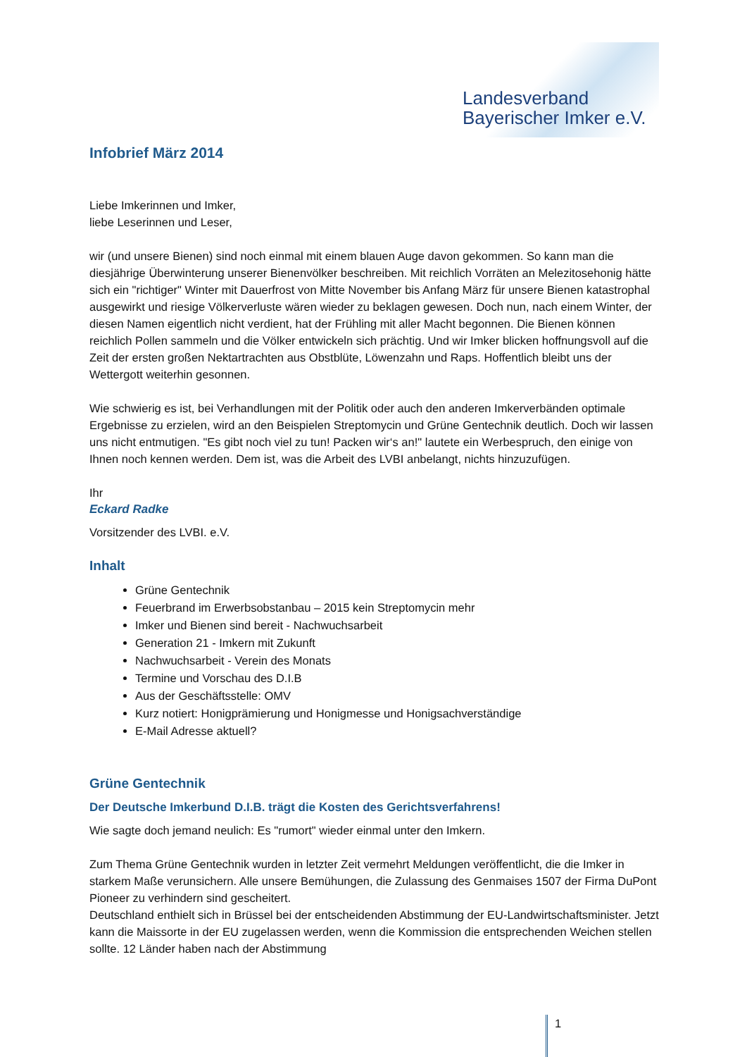Landesverband
Bayerischer Imker e.V.
Infobrief März 2014
Liebe Imkerinnen und Imker,
liebe Leserinnen und Leser,
wir (und unsere Bienen) sind noch einmal mit einem blauen Auge davon gekommen. So kann man die diesjährige Überwinterung unserer Bienenvölker beschreiben. Mit reichlich Vorräten an Melezitosehonig hätte sich ein "richtiger" Winter mit Dauerfrost von Mitte November bis Anfang März für unsere Bienen katastrophal ausgewirkt und riesige Völkerverluste wären wieder zu beklagen gewesen. Doch nun, nach einem Winter, der diesen Namen eigentlich nicht verdient, hat der Frühling mit aller Macht begonnen. Die Bienen können reichlich Pollen sammeln und die Völker entwickeln sich prächtig. Und wir Imker blicken hoffnungsvoll auf die Zeit der ersten großen Nektartrachten aus Obstblüte, Löwenzahn und Raps. Hoffentlich bleibt uns der Wettergott weiterhin gesonnen.
Wie schwierig es ist, bei Verhandlungen mit der Politik oder auch den anderen Imkerverbänden optimale Ergebnisse zu erzielen, wird an den Beispielen Streptomycin und Grüne Gentechnik deutlich. Doch wir lassen uns nicht entmutigen. "Es gibt noch viel zu tun! Packen wir‘s an!" lautete ein Werbespruch, den einige von Ihnen noch kennen werden. Dem ist, was die Arbeit des LVBI anbelangt, nichts hinzuzufügen.
Ihr
Eckard Radke
Vorsitzender des LVBI. e.V.
Inhalt
Grüne Gentechnik
Feuerbrand im Erwerbsobstanbau – 2015 kein Streptomycin mehr
Imker und Bienen sind bereit - Nachwuchsarbeit
Generation 21 - Imkern mit Zukunft
Nachwuchsarbeit - Verein des Monats
Termine und Vorschau des D.I.B
Aus der Geschäftsstelle: OMV
Kurz notiert: Honigprämierung und Honigmesse und Honigsachverständige
E-Mail Adresse aktuell?
Grüne Gentechnik
Der Deutsche Imkerbund D.I.B. trägt die Kosten des Gerichtsverfahrens!
Wie sagte doch jemand neulich: Es "rumort" wieder einmal unter den Imkern.
Zum Thema Grüne Gentechnik wurden in letzter Zeit vermehrt Meldungen veröffentlicht, die die Imker in starkem Maße verunsichern. Alle unsere Bemühungen, die Zulassung des Genmaises 1507 der Firma DuPont Pioneer zu verhindern sind gescheitert.
Deutschland enthielt sich in Brüssel bei der entscheidenden Abstimmung der EU-Landwirtschaftsminister. Jetzt kann die Maissorte in der EU zugelassen werden, wenn die Kommission die entsprechenden Weichen stellen sollte. 12 Länder haben nach der Abstimmung
1